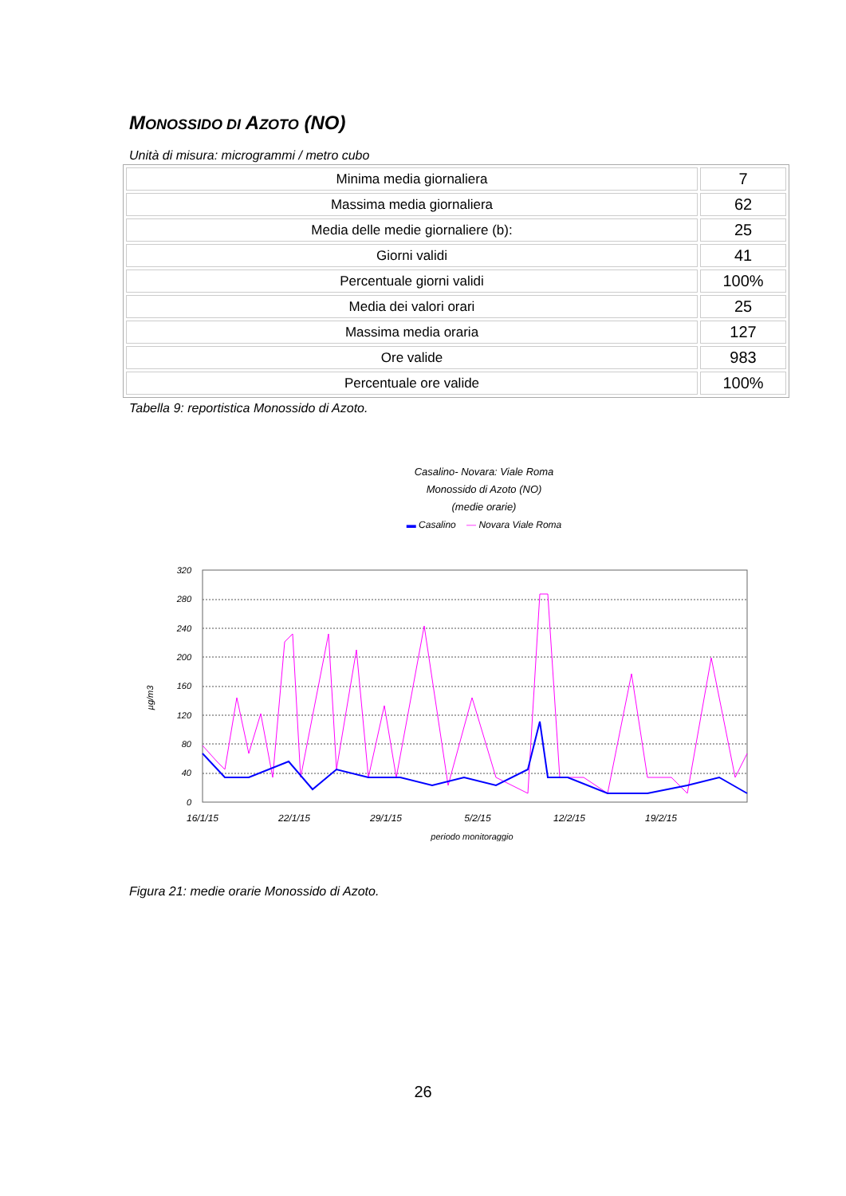MONOSSIDO DI AZOTO (NO)
Unità di misura: microgrammi / metro cubo
| Minima media giornaliera | 7 |
| Massima media giornaliera | 62 |
| Media delle medie giornaliere (b): | 25 |
| Giorni validi | 41 |
| Percentuale giorni validi | 100% |
| Media dei valori orari | 25 |
| Massima media oraria | 127 |
| Ore valide | 983 |
| Percentuale ore valide | 100% |
Tabella 9: reportistica Monossido di Azoto.
Casalino- Novara: Viale Roma
Monossido di Azoto (NO)
(medie orarie)
▬ Casalino — Novara Viale Roma
µg/m3
320
280
240
200
160
120
80
40
0
16/1/15
22/1/15
29/1/15
5/2/15
12/2/15
19/2/15
periodo monitoraggio
Figura 21: medie orarie Monossido di Azoto.
26